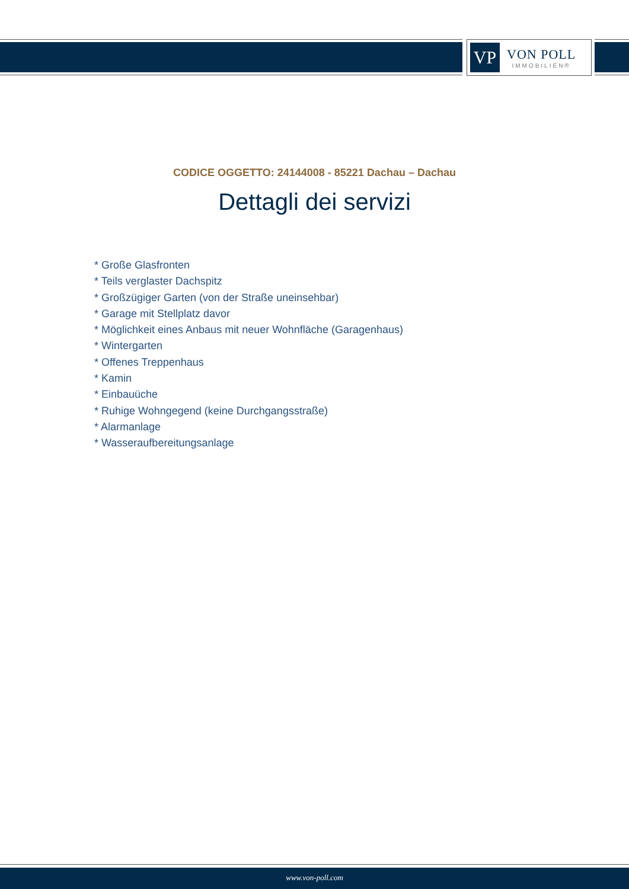VP
VON POLL
IMMOBILIEN®
CODICE OGGETTO: 24144008 - 85221 Dachau – Dachau
Dettagli dei servizi
* Große Glasfronten
* Teils verglaster Dachspitz
* Großzügiger Garten (von der Straße uneinsehbar)
* Garage mit Stellplatz davor
* Möglichkeit eines Anbaus mit neuer Wohnfläche (Garagenhaus)
* Wintergarten
* Offenes Treppenhaus
* Kamin
* Einbauüche
* Ruhige Wohngegend (keine Durchgangsstraße)
* Alarmanlage
* Wasseraufbereitungsanlage
www.von-poll.com